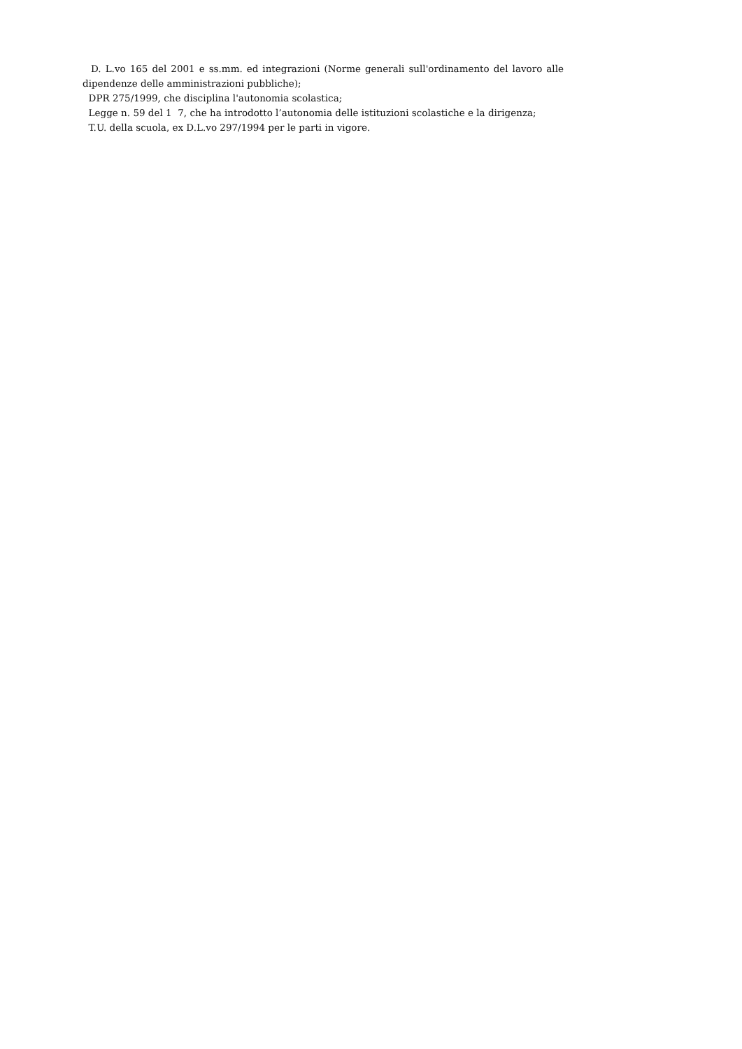D. L.vo 165 del 2001 e ss.mm. ed integrazioni (Norme generali sull'ordinamento del lavoro alle dipendenze delle amministrazioni pubbliche);
DPR 275/1999, che disciplina l'autonomia scolastica;
Legge n. 59 del 1 7, che ha introdotto l’autonomia delle istituzioni scolastiche e la dirigenza;
T.U. della scuola, ex D.L.vo 297/1994 per le parti in vigore.